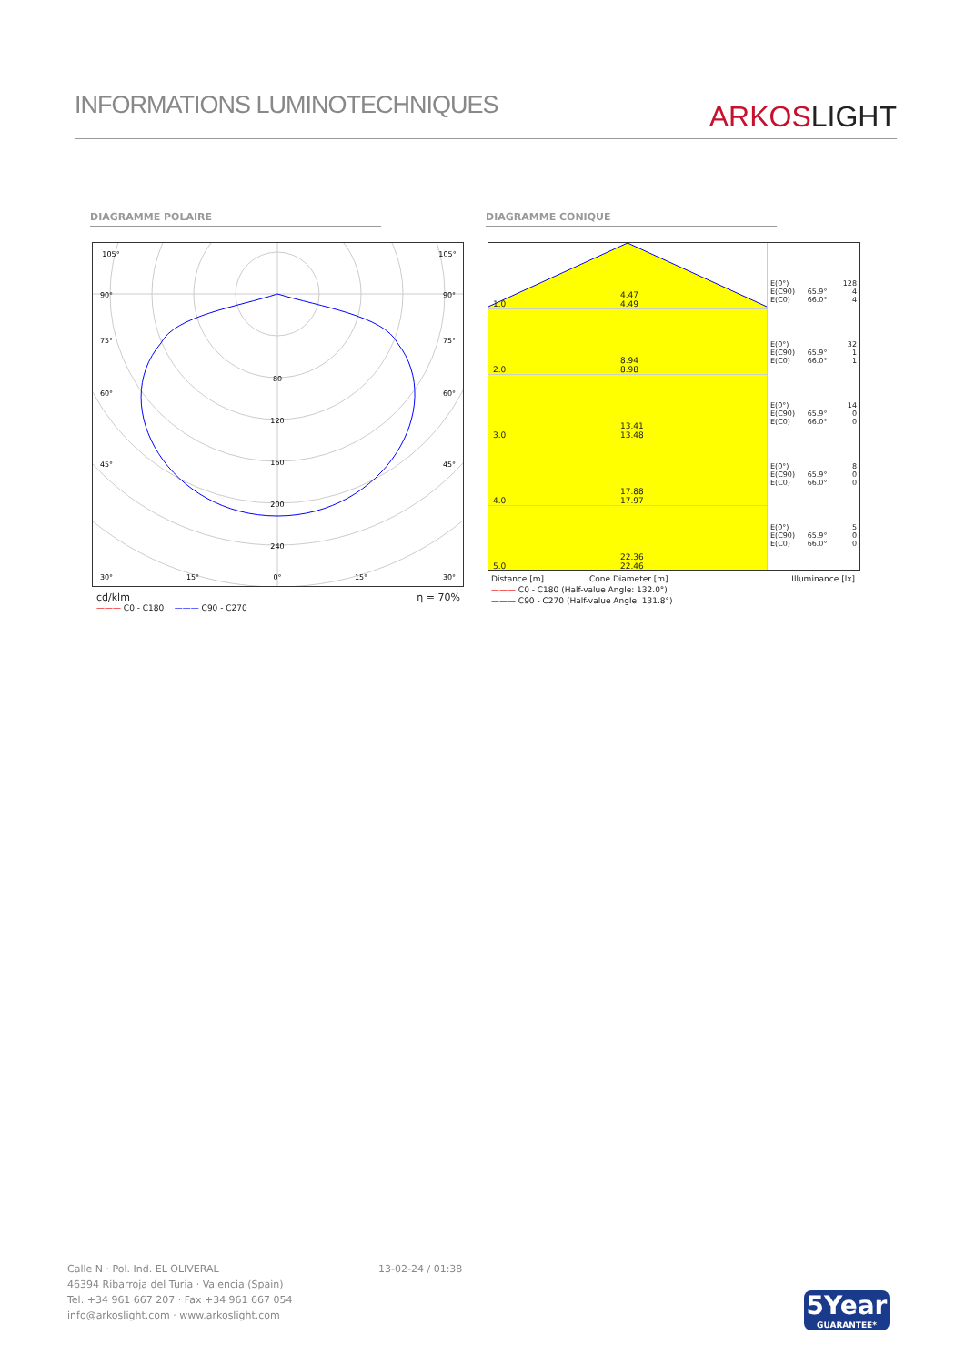INFORMATIONS LUMINOTECHNIQUES
ARKOSLIGHT
DIAGRAMME POLAIRE DIAGRAMME CONIQUE
105°
105°
90°
90°
75°
75°
60°
60°
45°
45°
30°
15°
0°
15°
30°
80
120
160
200
240
cd/klm η = 70%
——— C0 - C180 ——— C90 - C270
1.0 4.47
4.49
2.0 8.94
8.98
3.0 13.41
13.48
4.0 17.88
17.97
5.0 22.36
22.46
| E(0°) | | 128 |
| E(C90) | 65.9° | 4 |
| E(C0) | 66.0° | 4 |
| E(0°) | | 32 |
| E(C90) | 65.9° | 1 |
| E(C0) | 66.0° | 1 |
| E(0°) | | 14 |
| E(C90) | 65.9° | 0 |
| E(C0) | 66.0° | 0 |
| E(0°) | | 8 |
| E(C90) | 65.9° | 0 |
| E(C0) | 66.0° | 0 |
| E(0°) | | 5 |
| E(C90) | 65.9° | 0 |
| E(C0) | 66.0° | 0 |
Distance [m] Cone Diameter [m] Illuminance [lx]
——— C0 - C180 (Half-value Angle: 132.0°)
——— C90 - C270 (Half-value Angle: 131.8°)
Calle N · Pol. Ind. EL OLIVERAL
46394 Ribarroja del Turia · Valencia (Spain)
Tel. +34 961 667 207 · Fax +34 961 667 054
info@arkoslight.com · www.arkoslight.com
13-02-24 / 01:38
5Year
GUARANTEE*